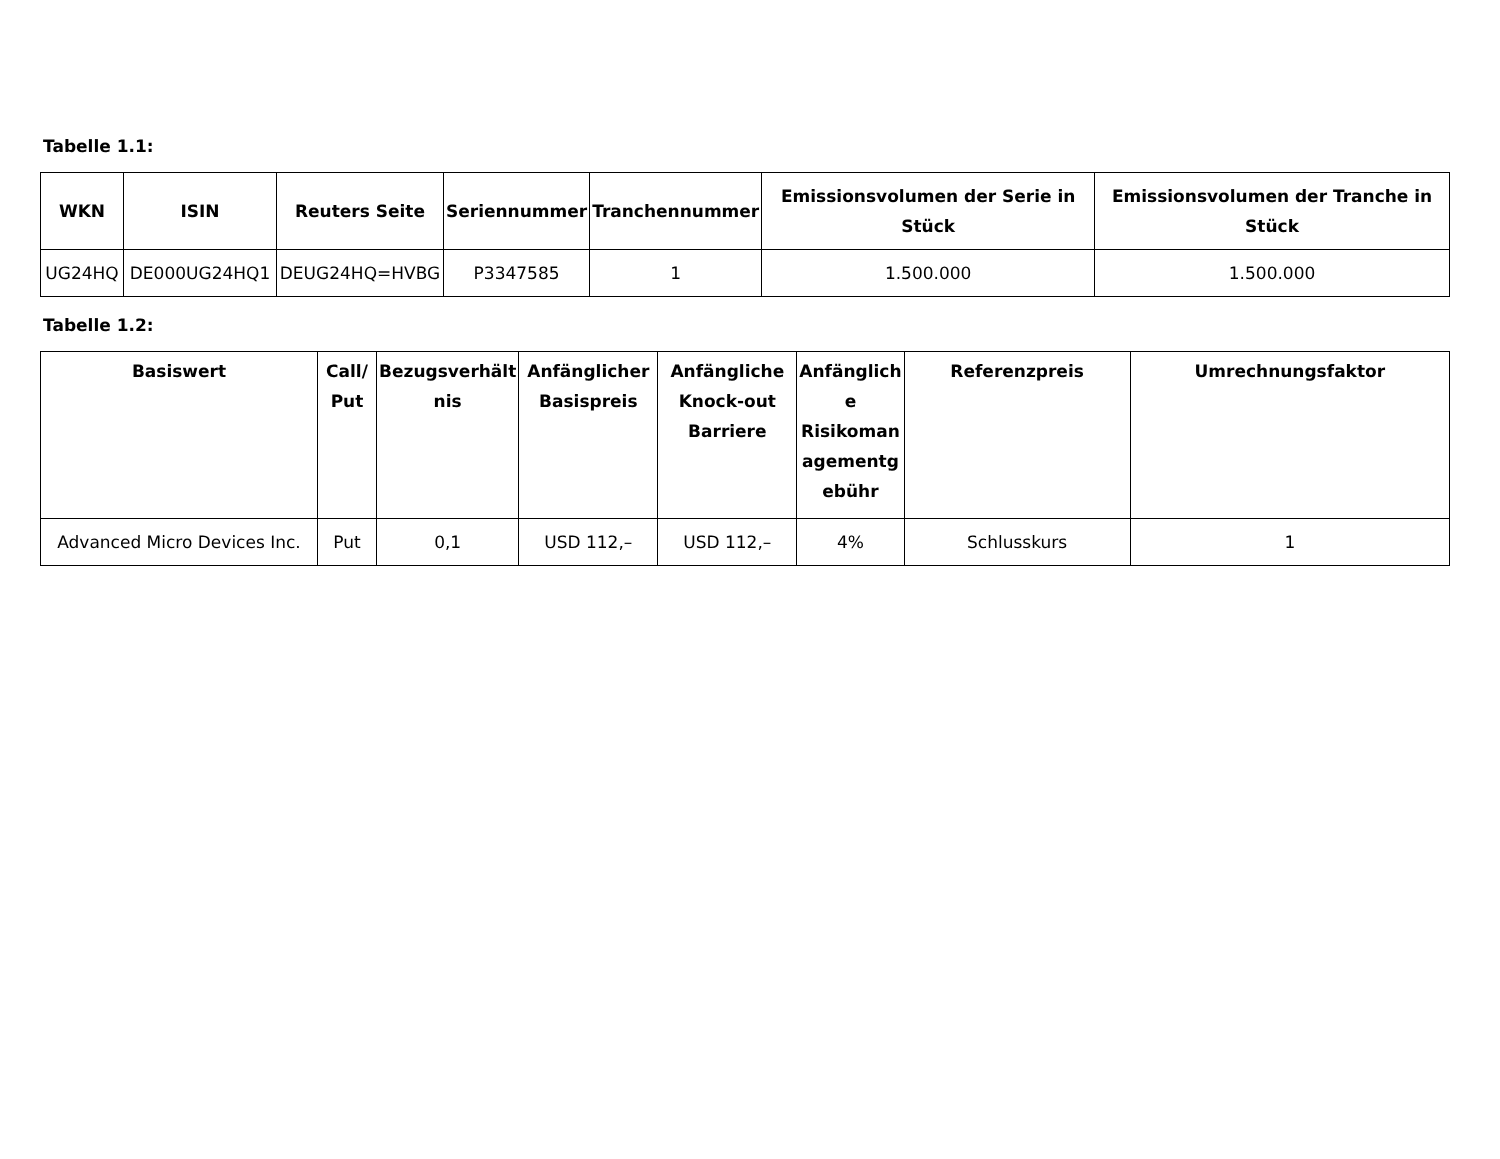Tabelle 1.1:
| WKN | ISIN | Reuters Seite | Seriennummer | Tranchennummer | Emissionsvolumen der Serie in Stück | Emissionsvolumen der Tranche in Stück |
| --- | --- | --- | --- | --- | --- | --- |
| UG24HQ | DE000UG24HQ1 | DEUG24HQ=HVBG | P3347585 | 1 | 1.500.000 | 1.500.000 |
Tabelle 1.2:
| Basiswert | Call/ Put | Bezugsverhält nis | Anfänglicher Basispreis | Anfängliche Knock-out Barriere | Anfänglich e Risikoman agementg ebühr | Referenzpreis | Umrechnungsfaktor |
| --- | --- | --- | --- | --- | --- | --- | --- |
| Advanced Micro Devices Inc. | Put | 0,1 | USD 112,– | USD 112,– | 4% | Schlusskurs | 1 |